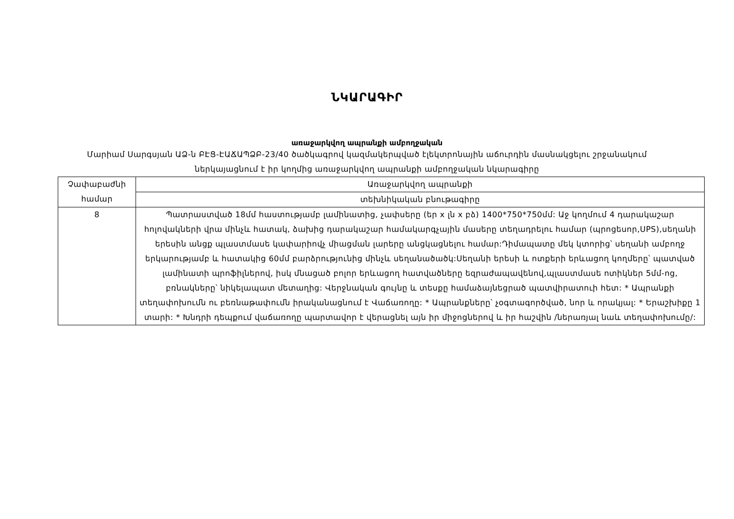ՆԿԱՐԱԳԻՐ
առաջարկվող ապրանքի ամբողջական
Մարիամ Սարգսյան ԱՁ-ն ԲԷՑ-ԷԱՃԱՊՁԲ-23/40 ծածկագրով կազմակերպված էլեկտրոնային աճուրդին մասնակցելու շրջանակում ներկայացնում է իր կողմից առաջարկվող ապրանքի ամբողջական նկարագիրը
| Չափաբաժնի համար | Առաջարկվող ապրանքի |
| --- | --- |
| | տեխնիկական բնութագիրը |
| 8 | Պատրաստված 18մմ հաստությամբ լամինատից, չափսերը (եր x լն x բձ) 1400*750*750մմ: Աջ կողմում 4 դարակաշար հոլովակների վրա մինչև հատակ, ձախից դարակաշար համակարգչային մասերը տեղադրելու համար (պրոցեսոր,UPS),սեղանի երեսին անցք պլաստմասե կափարիովչ միացման լարերը անցկացնելու համար:Դիմապատը մեկ կտորից՝ սեղանի ամբողջ երկարությամբ և հատակից 60մմ բարձրությունից մինչև սեղանածածկ:Սեղանի երեսի և ոտքերի երևացող կողմերը՝ պատված լամինատի պրոֆիլներով, իսկ մնացած բոլոր երևացող հատվածները եզրաժապավենով,պլաստմասե ոտիկներ 5մմ-ոց, բռնակները՝ նիկելապատ մետաղից: Վերջնական գույնը և տեսքը համաձայնեցրած պատվիրատուի հետ: * Ապրանքի տեղափոխումն ու բեռնաթափումն իրականացնում է Վաճառողը: * Ապրանքները՝ չօգտագործված, նոր և որակյալ: * Երաշխիքը 1 տարի: * Խնդրի դեպքում վաճառողը պարտավոր է վերացնել այն իր միջոցներով և իր հաշվին /ներառյալ նաև տեղափոխումը/: |